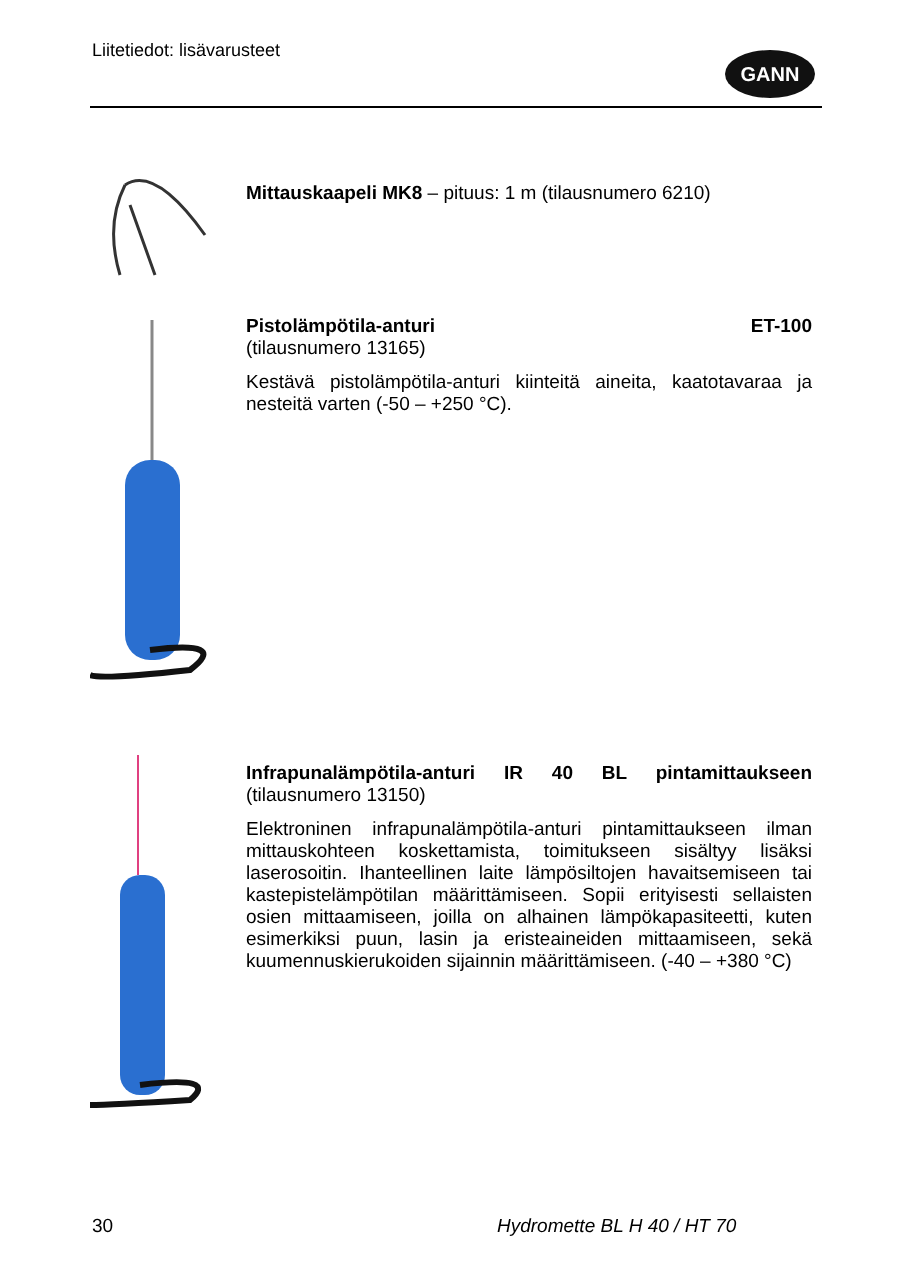Liitetiedot: lisävarusteet GANN
Mittauskaapeli MK8 – pituus: 1 m (tilausnumero 6210)
Pistolämpötila-anturi ET-100
(tilausnumero 13165)
Kestävä pistolämpötila-anturi kiinteitä aineita, kaatotavaraa ja nesteitä varten (-50 – +250 °C).
Infrapunalämpötila-anturi IR 40 BL pintamittaukseen (tilausnumero 13150)
Elektroninen infrapunalämpötila-anturi pintamittaukseen ilman mittauskohteen koskettamista, toimitukseen sisältyy lisäksi laserosoitin. Ihanteellinen laite lämpösiltojen havaitsemiseen tai kastepistelämpötilan määrittämiseen. Sopii erityisesti sellaisten osien mittaamiseen, joilla on alhainen lämpökapasiteetti, kuten esimerkiksi puun, lasin ja eristeaineiden mittaamiseen, sekä kuumennuskierukoiden sijainnin määrittämiseen. (-40 – +380 °C)
30 Hydromette BL H 40 / HT 70